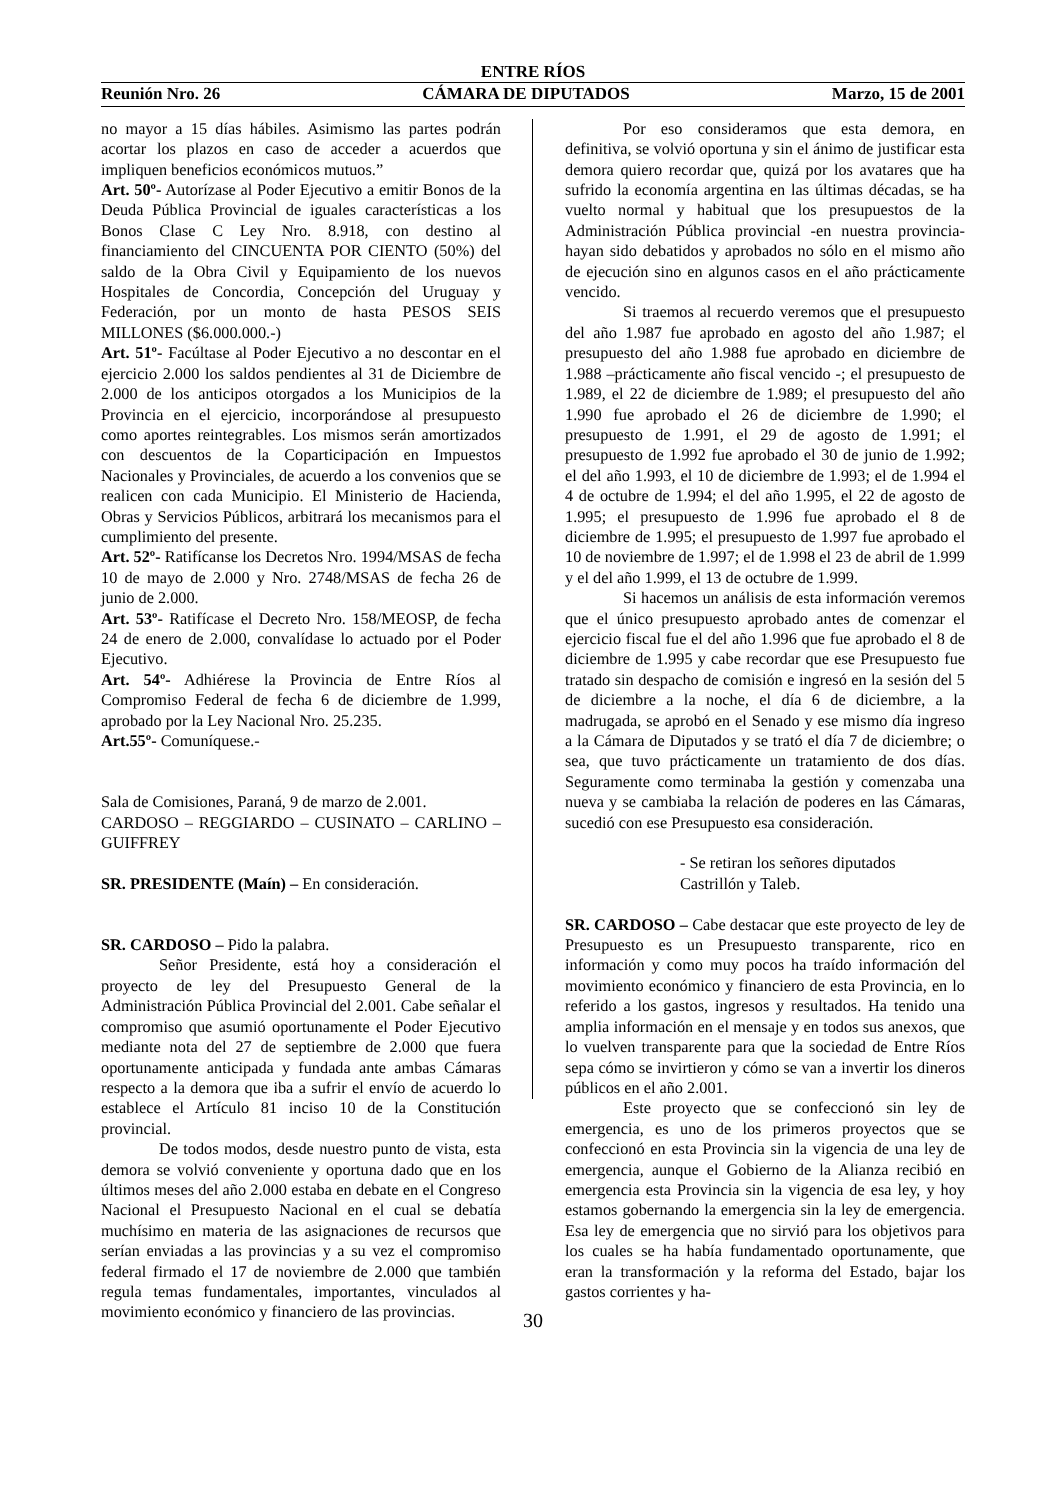ENTRE RÍOS
Reunión Nro. 26 CÁMARA DE DIPUTADOS Marzo, 15 de 2001
no mayor a 15 días hábiles. Asimismo las partes podrán acortar los plazos en caso de acceder a acuerdos que impliquen beneficios económicos mutuos.”
Art. 50º- Autorízase al Poder Ejecutivo a emitir Bonos de la Deuda Pública Provincial de iguales características a los Bonos Clase C Ley Nro. 8.918, con destino al financiamiento del CINCUENTA POR CIENTO (50%) del saldo de la Obra Civil y Equipamiento de los nuevos Hospitales de Concordia, Concepción del Uruguay y Federación, por un monto de hasta PESOS SEIS MILLONES ($6.000.000.-)
Art. 51º- Facúltase al Poder Ejecutivo a no descontar en el ejercicio 2.000 los saldos pendientes al 31 de Diciembre de 2.000 de los anticipos otorgados a los Municipios de la Provincia en el ejercicio, incorporándose al presupuesto como aportes reintegrables. Los mismos serán amortizados con descuentos de la Coparticipación en Impuestos Nacionales y Provinciales, de acuerdo a los convenios que se realicen con cada Municipio. El Ministerio de Hacienda, Obras y Servicios Públicos, arbitrará los mecanismos para el cumplimiento del presente.
Art. 52º- Ratifícanse los Decretos Nro. 1994/MSAS de fecha 10 de mayo de 2.000 y Nro. 2748/MSAS de fecha 26 de junio de 2.000.
Art. 53º- Ratifícase el Decreto Nro. 158/MEOSP, de fecha 24 de enero de 2.000, convalídase lo actuado por el Poder Ejecutivo.
Art. 54º- Adhiérese la Provincia de Entre Ríos al Compromiso Federal de fecha 6 de diciembre de 1.999, aprobado por la Ley Nacional Nro. 25.235.
Art.55º- Comuníquese.-
Sala de Comisiones, Paraná, 9 de marzo de 2.001.
CARDOSO – REGGIARDO – CUSINATO – CARLINO – GUIFFREY
SR. PRESIDENTE (Maín) – En consideración.
SR. CARDOSO – Pido la palabra.
Señor Presidente, está hoy a consideración el proyecto de ley del Presupuesto General de la Administración Pública Provincial del 2.001. Cabe señalar el compromiso que asumió oportunamente el Poder Ejecutivo mediante nota del 27 de septiembre de 2.000 que fuera oportunamente anticipada y fundada ante ambas Cámaras respecto a la demora que iba a sufrir el envío de acuerdo lo establece el Artículo 81 inciso 10 de la Constitución provincial.
De todos modos, desde nuestro punto de vista, esta demora se volvió conveniente y oportuna dado que en los últimos meses del año 2.000 estaba en debate en el Congreso Nacional el Presupuesto Nacional en el cual se debatía muchísimo en materia de las asignaciones de recursos que serían enviadas a las provincias y a su vez el compromiso federal firmado el 17 de noviembre de 2.000 que también regula temas fundamentales, importantes, vinculados al movimiento económico y financiero de las provincias.
Por eso consideramos que esta demora, en definitiva, se volvió oportuna y sin el ánimo de justificar esta demora quiero recordar que, quizá por los avatares que ha sufrido la economía argentina en las últimas décadas, se ha vuelto normal y habitual que los presupuestos de la Administración Pública provincial -en nuestra provincia- hayan sido debatidos y aprobados no sólo en el mismo año de ejecución sino en algunos casos en el año prácticamente vencido.
Si traemos al recuerdo veremos que el presupuesto del año 1.987 fue aprobado en agosto del año 1.987; el presupuesto del año 1.988 fue aprobado en diciembre de 1.988 –prácticamente año fiscal vencido -; el presupuesto de 1.989, el 22 de diciembre de 1.989; el presupuesto del año 1.990 fue aprobado el 26 de diciembre de 1.990; el presupuesto de 1.991, el 29 de agosto de 1.991; el presupuesto de 1.992 fue aprobado el 30 de junio de 1.992; el del año 1.993, el 10 de diciembre de 1.993; el de 1.994 el 4 de octubre de 1.994; el del año 1.995, el 22 de agosto de 1.995; el presupuesto de 1.996 fue aprobado el 8 de diciembre de 1.995; el presupuesto de 1.997 fue aprobado el 10 de noviembre de 1.997; el de 1.998 el 23 de abril de 1.999 y el del año 1.999, el 13 de octubre de 1.999.
Si hacemos un análisis de esta información veremos que el único presupuesto aprobado antes de comenzar el ejercicio fiscal fue el del año 1.996 que fue aprobado el 8 de diciembre de 1.995 y cabe recordar que ese Presupuesto fue tratado sin despacho de comisión e ingresó en la sesión del 5 de diciembre a la noche, el día 6 de diciembre, a la madrugada, se aprobó en el Senado y ese mismo día ingreso a la Cámara de Diputados y se trató el día 7 de diciembre; o sea, que tuvo prácticamente un tratamiento de dos días. Seguramente como terminaba la gestión y comenzaba una nueva y se cambiaba la relación de poderes en las Cámaras, sucedió con ese Presupuesto esa consideración.
- Se retiran los señores diputados
Castrillón y Taleb.
SR. CARDOSO – Cabe destacar que este proyecto de ley de Presupuesto es un Presupuesto transparente, rico en información y como muy pocos ha traído información del movimiento económico y financiero de esta Provincia, en lo referido a los gastos, ingresos y resultados. Ha tenido una amplia información en el mensaje y en todos sus anexos, que lo vuelven transparente para que la sociedad de Entre Ríos sepa cómo se invirtieron y cómo se van a invertir los dineros públicos en el año 2.001.
Este proyecto que se confeccionó sin ley de emergencia, es uno de los primeros proyectos que se confeccionó en esta Provincia sin la vigencia de una ley de emergencia, aunque el Gobierno de la Alianza recibió en emergencia esta Provincia sin la vigencia de esa ley, y hoy estamos gobernando la emergencia sin la ley de emergencia. Esa ley de emergencia que no sirvió para los objetivos para los cuales se ha había fundamentado oportunamente, que eran la transformación y la reforma del Estado, bajar los gastos corrientes y ha-
30